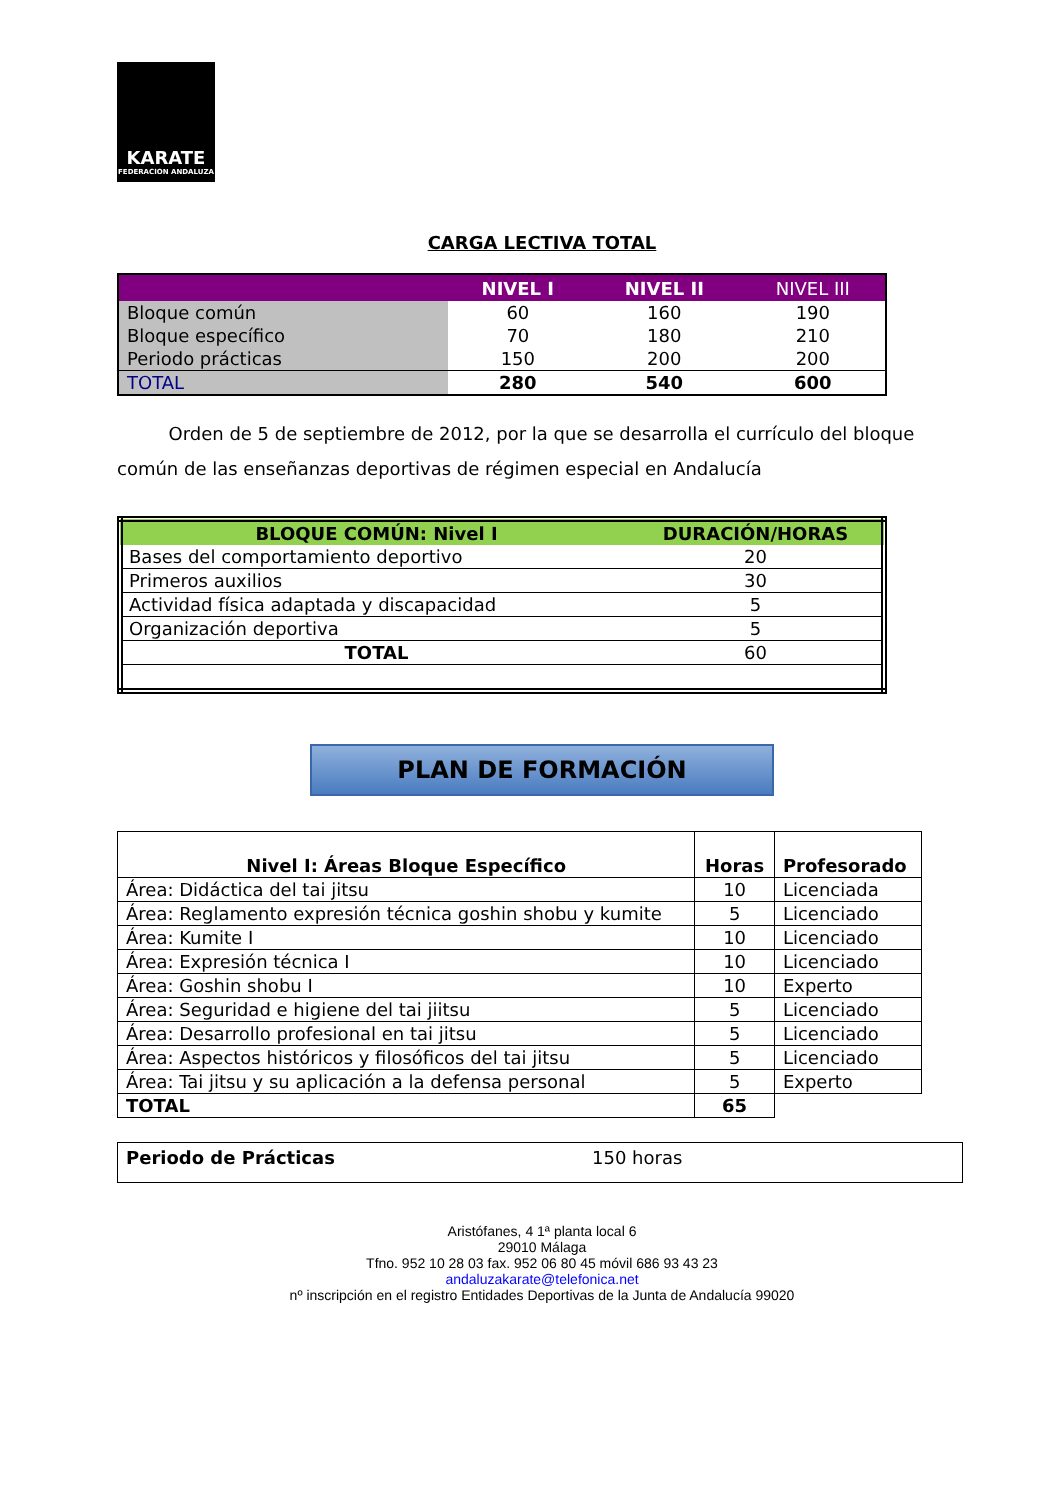KARATE
FEDERACION ANDALUZA
CARGA LECTIVA TOTAL
| | NIVEL I | NIVEL II | NIVEL III |
| --- | --- | --- | --- |
| Bloque común | 60 | 160 | 190 |
| Bloque específico | 70 | 180 | 210 |
| Periodo prácticas | 150 | 200 | 200 |
| TOTAL | 280 | 540 | 600 |
Orden de 5 de septiembre de 2012, por la que se desarrolla el currículo del bloque común de las enseñanzas deportivas de régimen especial en Andalucía
| BLOQUE COMÚN: Nivel I | DURACIÓN/HORAS |
| --- | --- |
| Bases del comportamiento deportivo | 20 |
| Primeros auxilios | 30 |
| Actividad física adaptada y discapacidad | 5 |
| Organización deportiva | 5 |
| TOTAL | 60 |
PLAN DE FORMACIÓN
| Nivel I: Áreas Bloque Específico | Horas | Profesorado |
| --- | --- | --- |
| Área: Didáctica del tai jitsu | 10 | Licenciada |
| Área: Reglamento expresión técnica goshin shobu y kumite | 5 | Licenciado |
| Área: Kumite I | 10 | Licenciado |
| Área: Expresión técnica I | 10 | Licenciado |
| Área: Goshin shobu I | 10 | Experto |
| Área: Seguridad e higiene del tai jiitsu | 5 | Licenciado |
| Área: Desarrollo profesional en tai jitsu | 5 | Licenciado |
| Área: Aspectos históricos y filosóficos del tai jitsu | 5 | Licenciado |
| Área: Tai jitsu y su aplicación a la defensa personal | 5 | Experto |
| TOTAL | 65 | |
| Periodo de Prácticas | 150 horas |
Aristófanes, 4 1ª planta local 6
29010 Málaga
Tfno. 952 10 28 03 fax. 952 06 80 45 móvil 686 93 43 23
andaluzakarate@telefonica.net
nº inscripción en el registro Entidades Deportivas de la Junta de Andalucía 99020